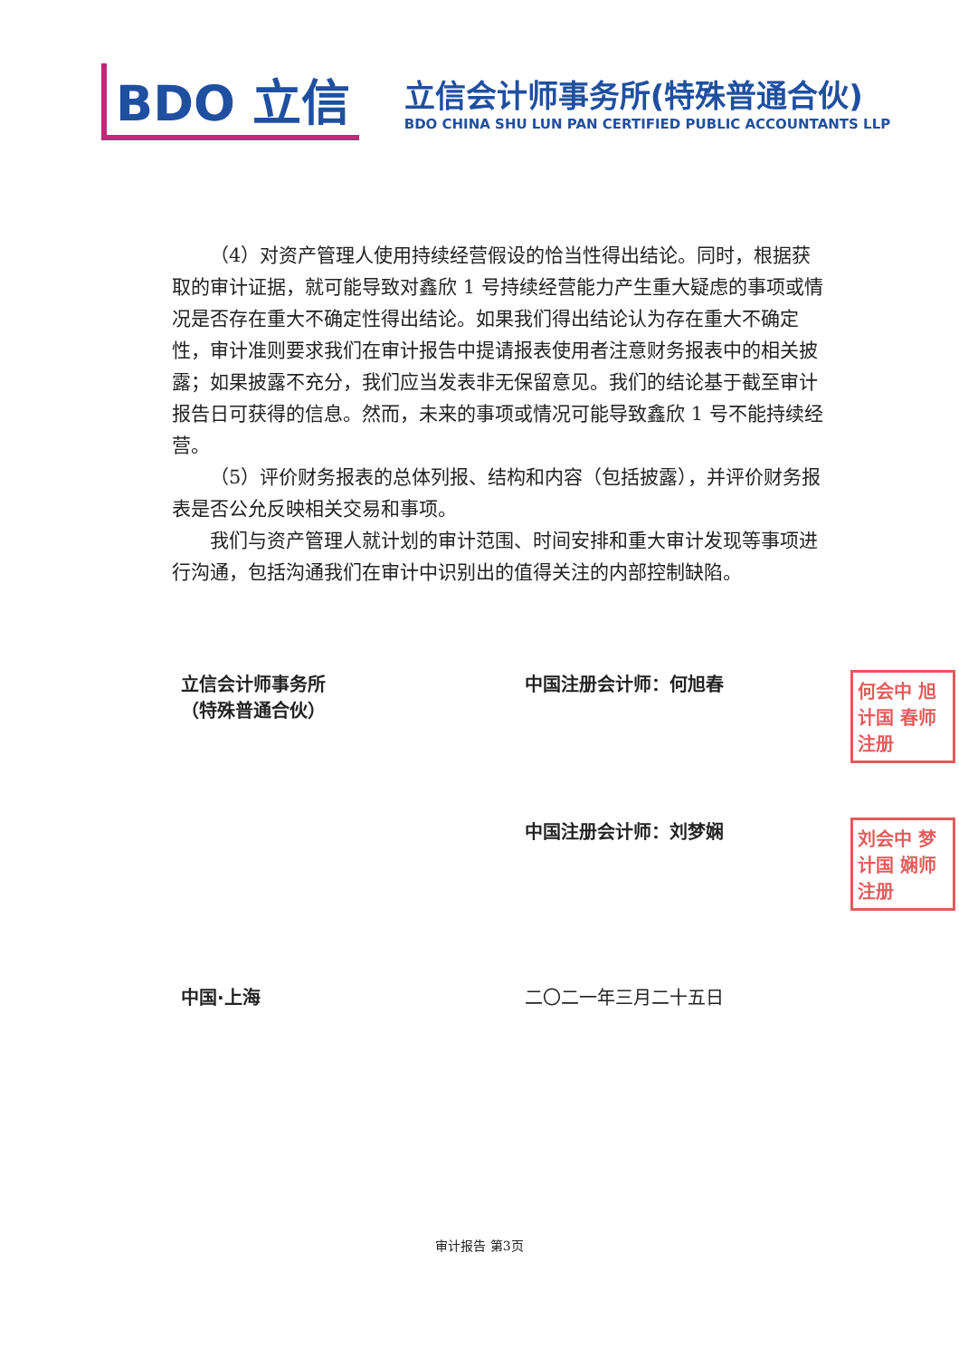BDO 立信
立信会计师事务所(特殊普通合伙)
BDO CHINA SHU LUN PAN CERTIFIED PUBLIC ACCOUNTANTS LLP
（4）对资产管理人使用持续经营假设的恰当性得出结论。同时，根据获取的审计证据，就可能导致对鑫欣 1 号持续经营能力产生重大疑虑的事项或情况是否存在重大不确定性得出结论。如果我们得出结论认为存在重大不确定性，审计准则要求我们在审计报告中提请报表使用者注意财务报表中的相关披露；如果披露不充分，我们应当发表非无保留意见。我们的结论基于截至审计报告日可获得的信息。然而，未来的事项或情况可能导致鑫欣 1 号不能持续经营。
（5）评价财务报表的总体列报、结构和内容（包括披露），并评价财务报表是否公允反映相关交易和事项。
我们与资产管理人就计划的审计范围、时间安排和重大审计发现等事项进行沟通，包括沟通我们在审计中识别出的值得关注的内部控制缺陷。
立信会计师事务所
（特殊普通合伙）
中国注册会计师：何旭春
何会中 旭计国 春师注册
中国注册会计师：刘梦娴
刘会中 梦计国 娴师注册
中国·上海 二〇二一年三月二十五日
审计报告 第3页